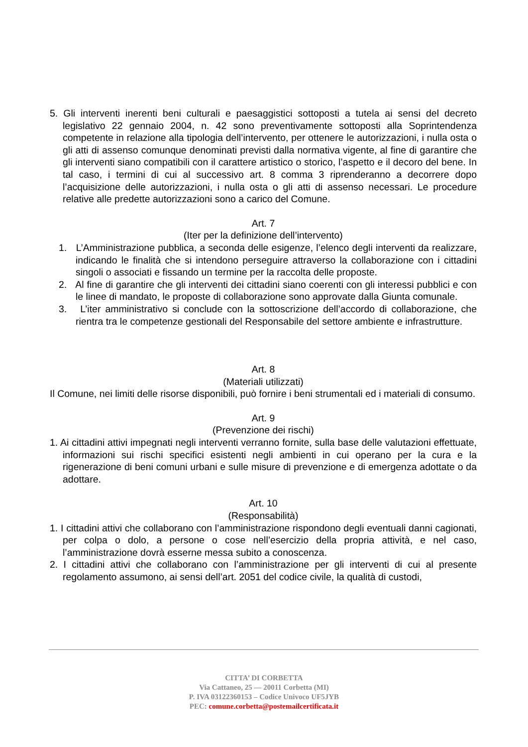5. Gli interventi inerenti beni culturali e paesaggistici sottoposti a tutela ai sensi del decreto legislativo 22 gennaio 2004, n. 42 sono preventivamente sottoposti alla Soprintendenza competente in relazione alla tipologia dell’intervento, per ottenere le autorizzazioni, i nulla osta o gli atti di assenso comunque denominati previsti dalla normativa vigente, al fine di garantire che gli interventi siano compatibili con il carattere artistico o storico, l’aspetto e il decoro del bene. In tal caso, i termini di cui al successivo art. 8 comma 3 riprenderanno a decorrere dopo l’acquisizione delle autorizzazioni, i nulla osta o gli atti di assenso necessari. Le procedure relative alle predette autorizzazioni sono a carico del Comune.
Art. 7
(Iter per la definizione dell’intervento)
1. L’Amministrazione pubblica, a seconda delle esigenze, l’elenco degli interventi da realizzare, indicando le finalità che si intendono perseguire attraverso la collaborazione con i cittadini singoli o associati e fissando un termine per la raccolta delle proposte.
2. Al fine di garantire che gli interventi dei cittadini siano coerenti con gli interessi pubblici e con le linee di mandato, le proposte di collaborazione sono approvate dalla Giunta comunale.
3. L’iter amministrativo si conclude con la sottoscrizione dell’accordo di collaborazione, che rientra tra le competenze gestionali del Responsabile del settore ambiente e infrastrutture.
Art. 8
(Materiali utilizzati)
Il Comune, nei limiti delle risorse disponibili, può fornire i beni strumentali ed i materiali di consumo.
Art. 9
(Prevenzione dei rischi)
1. Ai cittadini attivi impegnati negli interventi verranno fornite, sulla base delle valutazioni effettuate, informazioni sui rischi specifici esistenti negli ambienti in cui operano per la cura e la rigenerazione di beni comuni urbani e sulle misure di prevenzione e di emergenza adottate o da adottare.
Art. 10
(Responsabilità)
1. I cittadini attivi che collaborano con l’amministrazione rispondono degli eventuali danni cagionati, per colpa o dolo, a persone o cose nell’esercizio della propria attività, e nel caso, l’amministrazione dovrà esserne messa subito a conoscenza.
2. I cittadini attivi che collaborano con l’amministrazione per gli interventi di cui al presente regolamento assumono, ai sensi dell’art. 2051 del codice civile, la qualità di custodi,
CITTA’ DI CORBETTA
Via Cattaneo, 25 — 20011 Corbetta (MI)
P. IVA 03122360153 – Codice Univoco UF5JYB
PEC: comune.corbetta@postemailcertificata.it